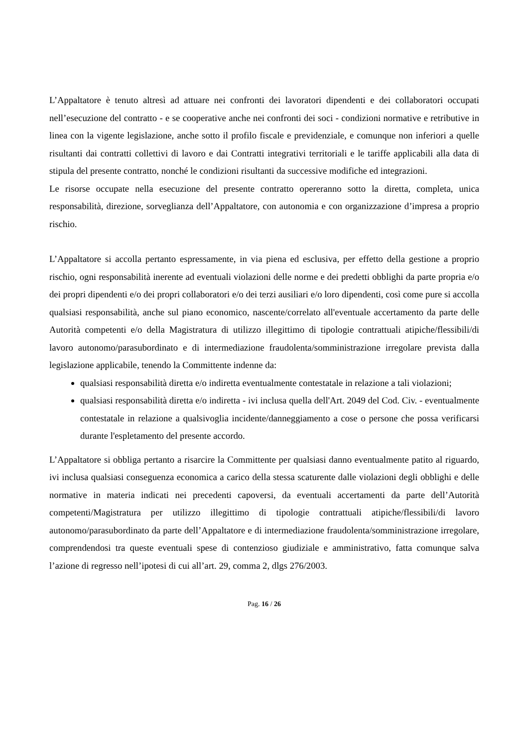L’Appaltatore è tenuto altresì ad attuare nei confronti dei lavoratori dipendenti e dei collaboratori occupati nell’esecuzione del contratto - e se cooperative anche nei confronti dei soci - condizioni normative e retributive in linea con la vigente legislazione, anche sotto il profilo fiscale e previdenziale, e comunque non inferiori a quelle risultanti dai contratti collettivi di lavoro e dai Contratti integrativi territoriali e le tariffe applicabili alla data di stipula del presente contratto, nonché le condizioni risultanti da successive modifiche ed integrazioni.
Le risorse occupate nella esecuzione del presente contratto opereranno sotto la diretta, completa, unica responsabilità, direzione, sorveglianza dell’Appaltatore, con autonomia e con organizzazione d’impresa a proprio rischio.
L’Appaltatore si accolla pertanto espressamente, in via piena ed esclusiva, per effetto della gestione a proprio rischio, ogni responsabilità inerente ad eventuali violazioni delle norme e dei predetti obblighi da parte propria e/o dei propri dipendenti e/o dei propri collaboratori e/o dei terzi ausiliari e/o loro dipendenti, così come pure si accolla qualsiasi responsabilità, anche sul piano economico, nascente/correlato all'eventuale accertamento da parte delle Autorità competenti e/o della Magistratura di utilizzo illegittimo di tipologie contrattuali atipiche/flessibili/di lavoro autonomo/parasubordinato e di intermediazione fraudolenta/somministrazione irregolare prevista dalla legislazione applicabile, tenendo la Committente indenne da:
qualsiasi responsabilità diretta e/o indiretta eventualmente contestatale in relazione a tali violazioni;
qualsiasi responsabilità diretta e/o indiretta - ivi inclusa quella dell'Art. 2049 del Cod. Civ. - eventualmente contestatale in relazione a qualsivoglia incidente/danneggiamento a cose o persone che possa verificarsi durante l'espletamento del presente accordo.
L’Appaltatore si obbliga pertanto a risarcire la Committente per qualsiasi danno eventualmente patito al riguardo, ivi inclusa qualsiasi conseguenza economica a carico della stessa scaturente dalle violazioni degli obblighi e delle normative in materia indicati nei precedenti capoversi, da eventuali accertamenti da parte dell’Autorità competenti/Magistratura per utilizzo illegittimo di tipologie contrattuali atipiche/flessibili/di lavoro autonomo/parasubordinato da parte dell’Appaltatore e di intermediazione fraudolenta/somministrazione irregolare, comprendendosi tra queste eventuali spese di contenzioso giudiziale e amministrativo, fatta comunque salva l’azione di regresso nell’ipotesi di cui all’art. 29, comma 2, dlgs 276/2003.
Pag. 16 / 26